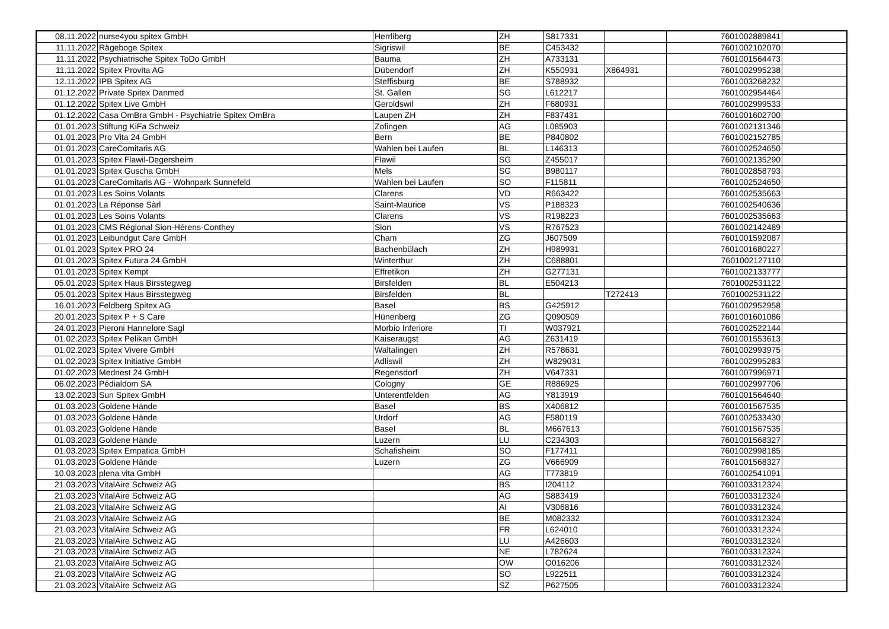| 08.11.2022 | nurse4you spitex GmbH | Herrliberg | ZH | S817331 | | 7601002889841 | |
| 11.11.2022 | Rägeboge Spitex | Sigriswil | BE | C453432 | | 7601002102070 | |
| 11.11.2022 | Psychiatrische Spitex ToDo GmbH | Bauma | ZH | A733131 | | 7601001564473 | |
| 11.11.2022 | Spitex Provita AG | Dübendorf | ZH | K550931 | X864931 | 7601002995238 | |
| 12.11.2022 | IPB Spitex AG | Steffisburg | BE | S788932 | | 7601003268232 | |
| 01.12.2022 | Private Spitex Danmed | St. Gallen | SG | L612217 | | 7601002954464 | |
| 01.12.2022 | Spitex Live GmbH | Geroldswil | ZH | F680931 | | 7601002999533 | |
| 01.12.2022 | Casa OmBra GmbH - Psychiatrie Spitex OmBra | Laupen ZH | ZH | F837431 | | 7601001602700 | |
| 01.01.2023 | Stiftung KiFa Schweiz | Zofingen | AG | L085903 | | 7601002131346 | |
| 01.01.2023 | Pro Vita 24 GmbH | Bern | BE | P840802 | | 7601002152785 | |
| 01.01.2023 | CareComitaris AG | Wahlen bei Laufen | BL | L146313 | | 7601002524650 | |
| 01.01.2023 | Spitex Flawil-Degersheim | Flawil | SG | Z455017 | | 7601002135290 | |
| 01.01.2023 | Spitex Guscha GmbH | Mels | SG | B980117 | | 7601002858793 | |
| 01.01.2023 | CareComitaris AG - Wohnpark Sunnefeld | Wahlen bei Laufen | SO | F115811 | | 7601002524650 | |
| 01.01.2023 | Les Soins Volants | Clarens | VD | R663422 | | 7601002535663 | |
| 01.01.2023 | La Réponse Sàrl | Saint-Maurice | VS | P188323 | | 7601002540636 | |
| 01.01.2023 | Les Soins Volants | Clarens | VS | R198223 | | 7601002535663 | |
| 01.01.2023 | CMS Régional Sion-Hérens-Conthey | Sion | VS | R767523 | | 7601002142489 | |
| 01.01.2023 | Leibundgut Care GmbH | Cham | ZG | J607509 | | 7601001592087 | |
| 01.01.2023 | Spitex PRO 24 | Bachenbülach | ZH | H989931 | | 7601001680227 | |
| 01.01.2023 | Spitex Futura 24 GmbH | Winterthur | ZH | C688801 | | 7601002127110 | |
| 01.01.2023 | Spitex Kempt | Effretikon | ZH | G277131 | | 7601002133777 | |
| 05.01.2023 | Spitex Haus Birsstegweg | Birsfelden | BL | E504213 | | 7601002531122 | |
| 05.01.2023 | Spitex Haus Birsstegweg | Birsfelden | BL | | T272413 | 7601002531122 | |
| 16.01.2023 | Feldberg Spitex AG | Basel | BS | G425912 | | 7601002952958 | |
| 20.01.2023 | Spitex P + S Care | Hünenberg | ZG | Q090509 | | 7601001601086 | |
| 24.01.2023 | Pieroni Hannelore Sagl | Morbio Inferiore | TI | W037921 | | 7601002522144 | |
| 01.02.2023 | Spitex Pelikan GmbH | Kaiseraugst | AG | Z631419 | | 7601001553613 | |
| 01.02.2023 | Spitex Vivere GmbH | Waltalingen | ZH | R578631 | | 7601002993975 | |
| 01.02.2023 | Spitex Initiative GmbH | Adliswil | ZH | W829031 | | 7601002995283 | |
| 01.02.2023 | Mednest 24 GmbH | Regensdorf | ZH | V647331 | | 7601007996971 | |
| 06.02.2023 | Pédialdom SA | Cologny | GE | R886925 | | 7601002997706 | |
| 13.02.2023 | Sun Spitex GmbH | Unterentfelden | AG | Y813919 | | 7601001564640 | |
| 01.03.2023 | Goldene Hände | Basel | BS | X406812 | | 7601001567535 | |
| 01.03.2023 | Goldene Hände | Urdorf | AG | F580119 | | 7601002533430 | |
| 01.03.2023 | Goldene Hände | Basel | BL | M667613 | | 7601001567535 | |
| 01.03.2023 | Goldene Hände | Luzern | LU | C234303 | | 7601001568327 | |
| 01.03.2023 | Spitex Empatica GmbH | Schafisheim | SO | F177411 | | 7601002998185 | |
| 01.03.2023 | Goldene Hände | Luzern | ZG | V666909 | | 7601001568327 | |
| 10.03.2023 | plena vita GmbH | | AG | T773819 | | 7601002541091 | |
| 21.03.2023 | VitalAire Schweiz AG | | BS | I204112 | | 7601003312324 | |
| 21.03.2023 | VitalAire Schweiz AG | | AG | S883419 | | 7601003312324 | |
| 21.03.2023 | VitalAire Schweiz AG | | AI | V306816 | | 7601003312324 | |
| 21.03.2023 | VitalAire Schweiz AG | | BE | M082332 | | 7601003312324 | |
| 21.03.2023 | VitalAire Schweiz AG | | FR | L624010 | | 7601003312324 | |
| 21.03.2023 | VitalAire Schweiz AG | | LU | A426603 | | 7601003312324 | |
| 21.03.2023 | VitalAire Schweiz AG | | NE | L782624 | | 7601003312324 | |
| 21.03.2023 | VitalAire Schweiz AG | | OW | O016206 | | 7601003312324 | |
| 21.03.2023 | VitalAire Schweiz AG | | SO | L922511 | | 7601003312324 | |
| 21.03.2023 | VitalAire Schweiz AG | | SZ | P627505 | | 7601003312324 | |